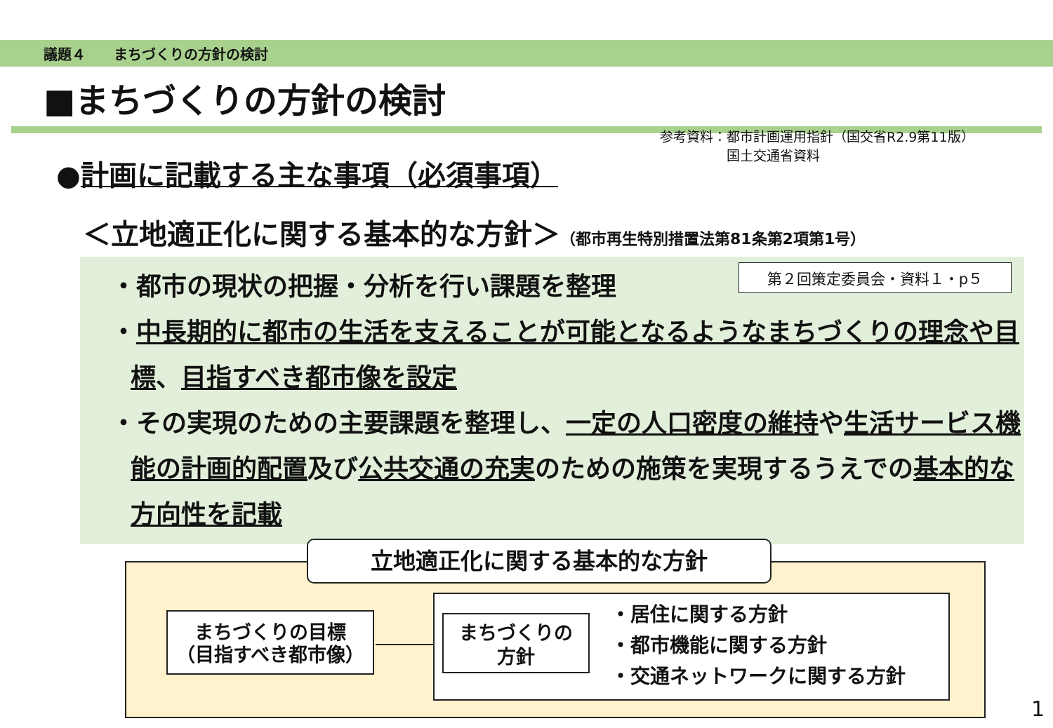議題４　　まちづくりの方針の検討
■まちづくりの方針の検討
参考資料：都市計画運用指針（国交省R2.9第11版）
　　　　　国土交通省資料
●計画に記載する主な事項（必須事項）
＜立地適正化に関する基本的な方針＞（都市再生特別措置法第81条第2項第1号）
第２回策定委員会・資料１・p５
・都市の現状の把握・分析を行い課題を整理
・中長期的に都市の生活を支えることが可能となるようなまちづくりの理念や目標、目指すべき都市像を設定
・その実現のための主要課題を整理し、一定の人口密度の維持や生活サービス機能の計画的配置及び公共交通の充実のための施策を実現するうえでの基本的な方向性を記載
立地適正化に関する基本的な方針
まちづくりの目標
（目指すべき都市像）
まちづくりの
方針
・居住に関する方針
・都市機能に関する方針
・交通ネットワークに関する方針
1